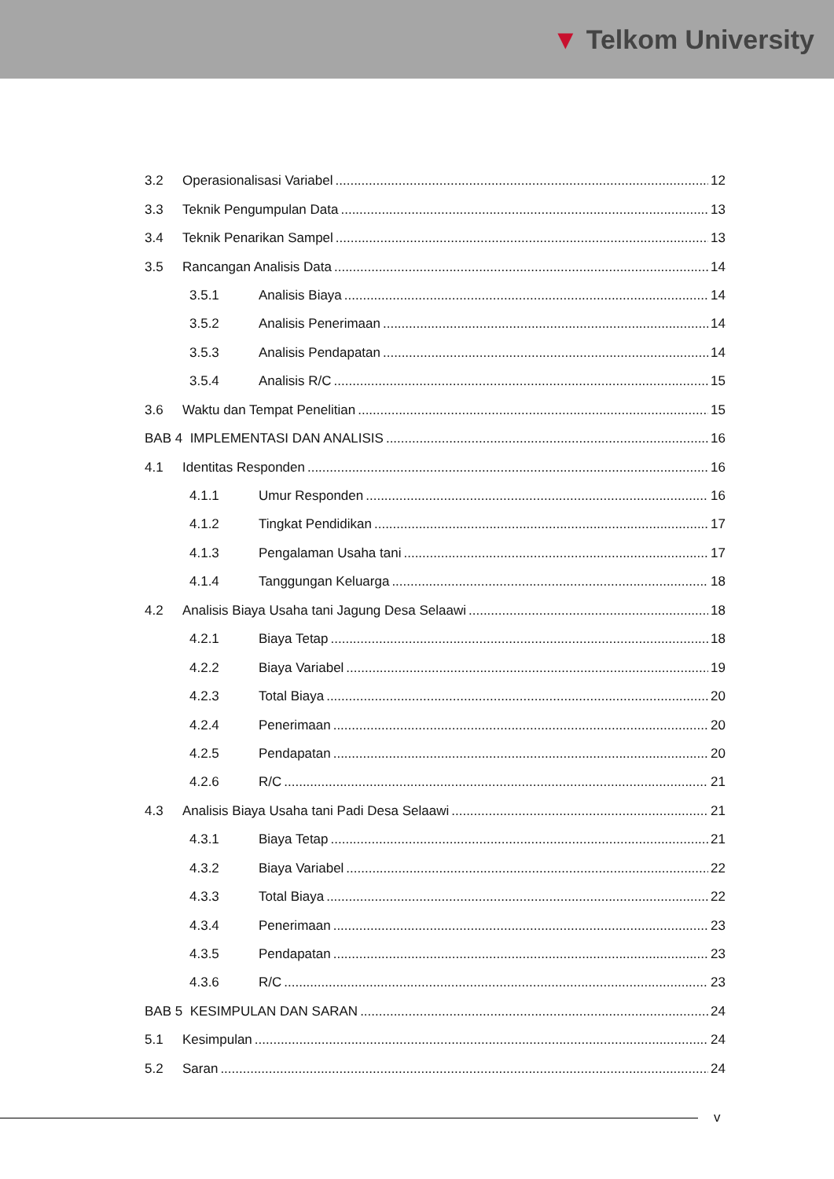▼ Telkom University
3.2 Operasionalisasi Variabel 12
3.3 Teknik Pengumpulan Data 13
3.4 Teknik Penarikan Sampel 13
3.5 Rancangan Analisis Data 14
3.5.1 Analisis Biaya 14
3.5.2 Analisis Penerimaan 14
3.5.3 Analisis Pendapatan 14
3.5.4 Analisis R/C 15
3.6 Waktu dan Tempat Penelitian 15
BAB 4 IMPLEMENTASI DAN ANALISIS 16
4.1 Identitas Responden 16
4.1.1 Umur Responden 16
4.1.2 Tingkat Pendidikan 17
4.1.3 Pengalaman Usaha tani 17
4.1.4 Tanggungan Keluarga 18
4.2 Analisis Biaya Usaha tani Jagung Desa Selaawi 18
4.2.1 Biaya Tetap 18
4.2.2 Biaya Variabel 19
4.2.3 Total Biaya 20
4.2.4 Penerimaan 20
4.2.5 Pendapatan 20
4.2.6 R/C 21
4.3 Analisis Biaya Usaha tani Padi Desa Selaawi 21
4.3.1 Biaya Tetap 21
4.3.2 Biaya Variabel 22
4.3.3 Total Biaya 22
4.3.4 Penerimaan 23
4.3.5 Pendapatan 23
4.3.6 R/C 23
BAB 5 KESIMPULAN DAN SARAN 24
5.1 Kesimpulan 24
5.2 Saran 24
v